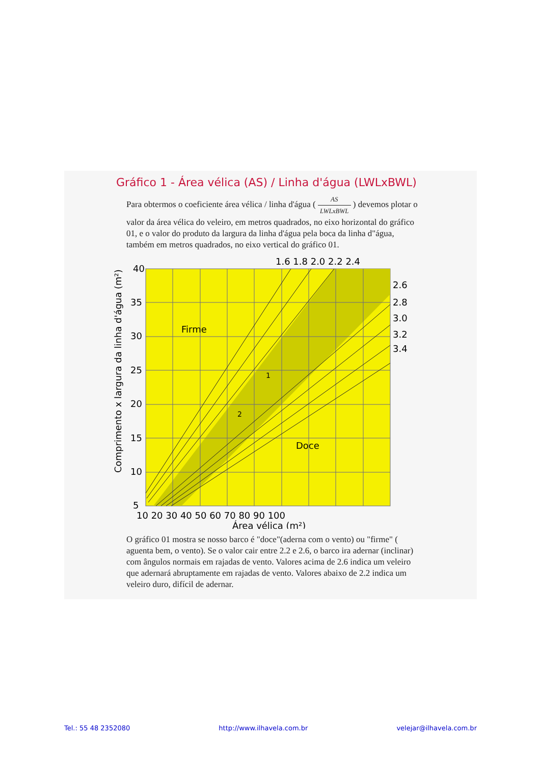Gráfico 1 - Área vélica (AS) / Linha d'água (LWLxBWL)
Para obtermos o coeficiente área vélica / linha d'água ( AS LWLxBWL ) devemos plotar o valor da área vélica do veleiro, em metros quadrados, no eixo horizontal do gráfico 01, e o valor do produto da largura da linha d'água pela boca da linha d"água, também em metros quadrados, no eixo vertical do gráfico 01.
1.6 1.8 2.0 2.2 2.4
2.6
2.8
3.0
3.2
3.4
40
35
30
25
20
15
10
5
10 20 30 40 50 60 70 80 90 100
Área vélica (m²)
Firme
Doce
1
2
Comprimento x largura da linha d'água (m²)
O gráfico 01 mostra se nosso barco é "doce"(aderna com o vento) ou "firme" ( aguenta bem, o vento). Se o valor cair entre 2.2 e 2.6, o barco ira adernar (inclinar) com ângulos normais em rajadas de vento. Valores acima de 2.6 indica um veleiro que adernará abruptamente em rajadas de vento. Valores abaixo de 2.2 indica um veleiro duro, difícil de adernar.
Tel.: 55 48 2352080 http://www.ilhavela.com.br velejar@ilhavela.com.br